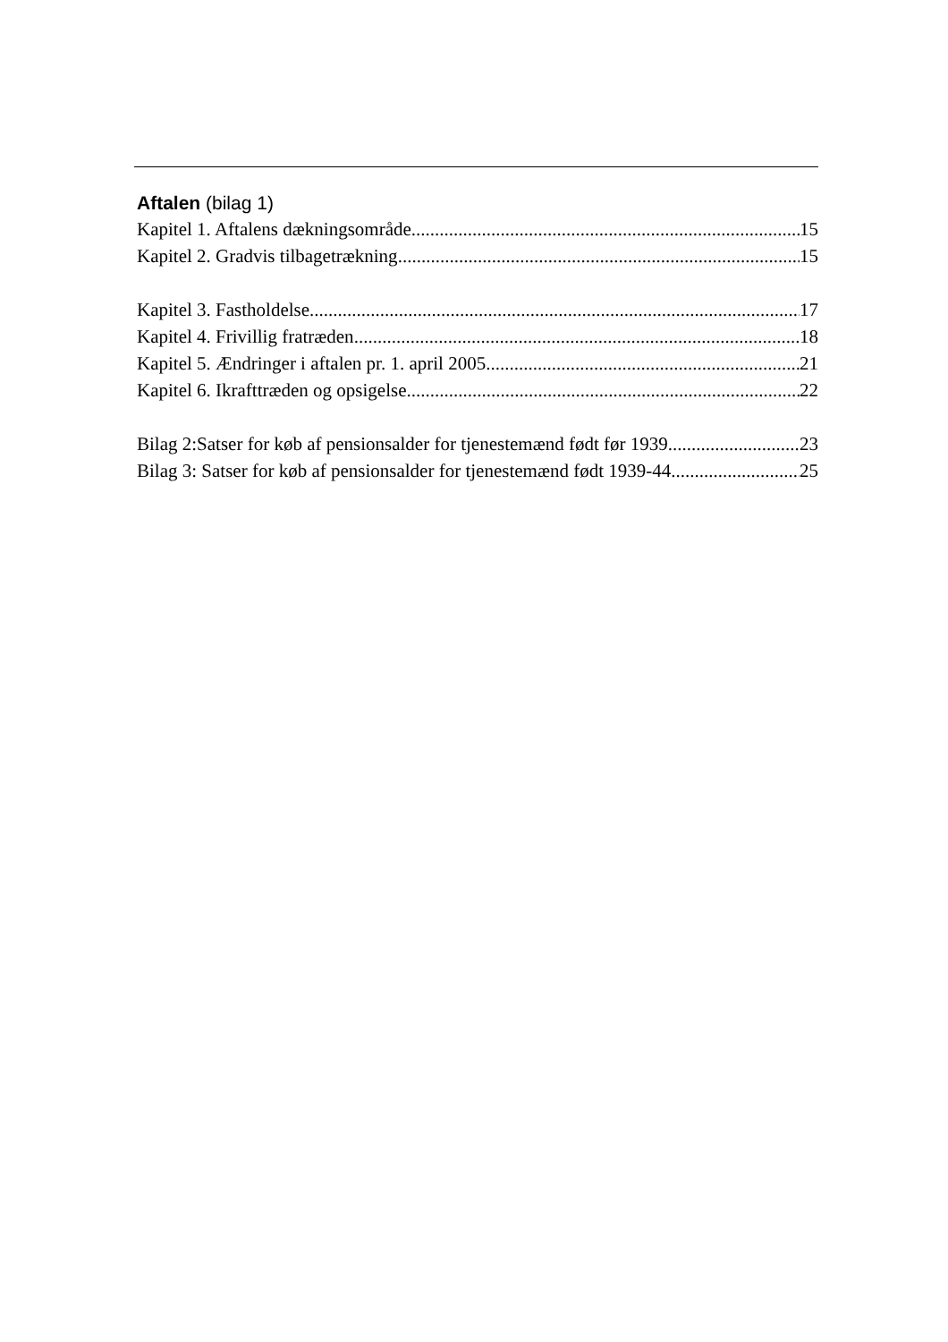Aftalen (bilag 1)
Kapitel 1. Aftalens dækningsområde 15
Kapitel 2. Gradvis tilbagetrækning 15
Kapitel 3. Fastholdelse 17
Kapitel 4. Frivillig fratræden 18
Kapitel 5. Ændringer i aftalen pr. 1. april 2005 21
Kapitel 6. Ikrafttræden og opsigelse 22
Bilag 2:Satser for køb af pensionsalder for tjenestemænd født før 1939 23
Bilag 3: Satser for køb af pensionsalder for tjenestemænd født 1939-44 25